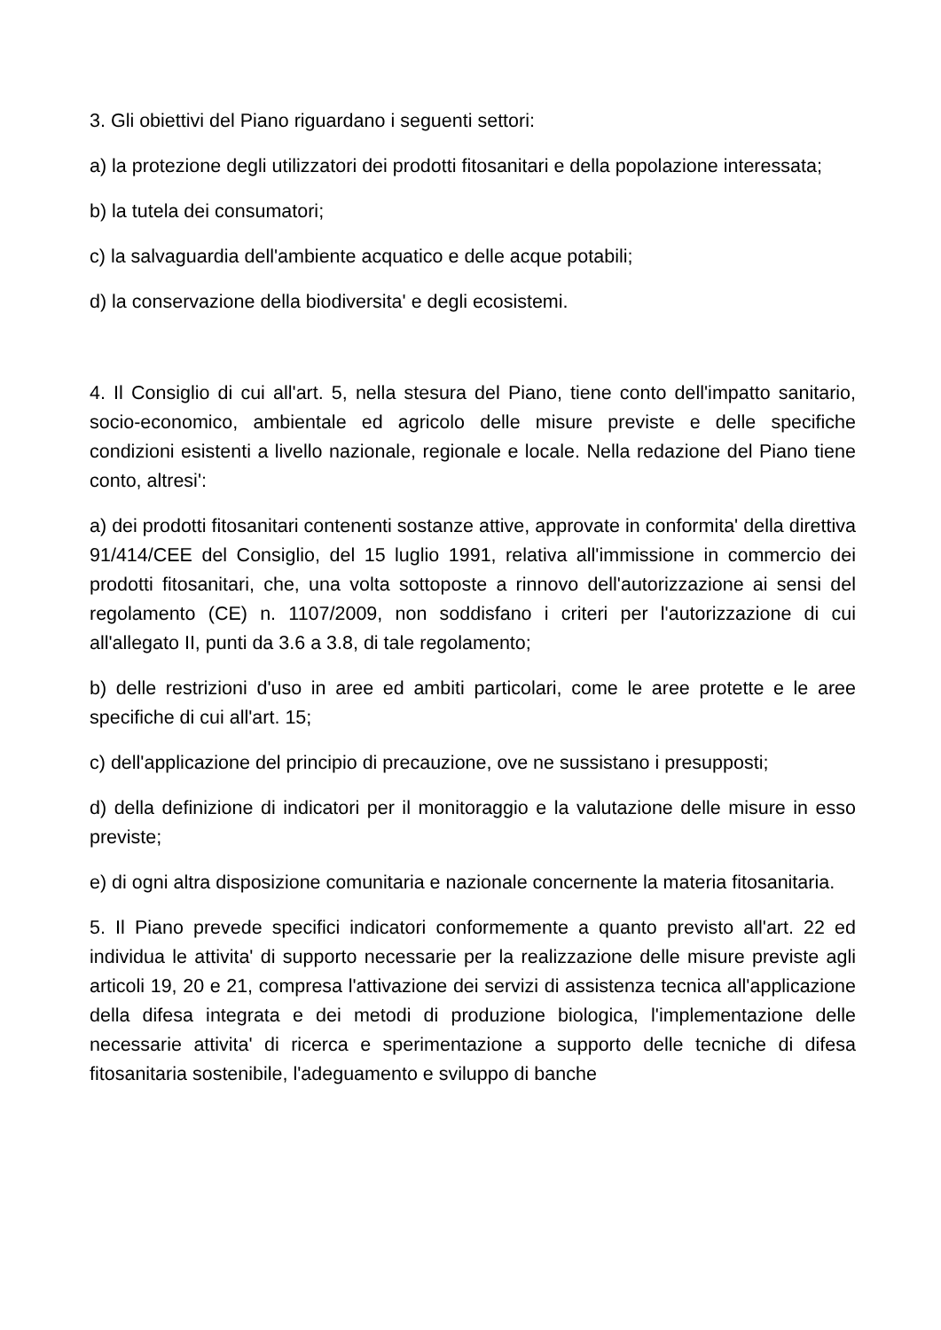3. Gli obiettivi del Piano riguardano i seguenti settori:
a) la protezione degli utilizzatori dei prodotti fitosanitari e della popolazione interessata;
b) la tutela dei consumatori;
c) la salvaguardia dell'ambiente acquatico e delle acque potabili;
d) la conservazione della biodiversita' e degli ecosistemi.
4. Il Consiglio di cui all'art. 5, nella stesura del Piano, tiene conto dell'impatto sanitario, socio-economico, ambientale ed agricolo delle misure previste e delle specifiche condizioni esistenti a livello nazionale, regionale e locale. Nella redazione del Piano tiene conto, altresi':
a) dei prodotti fitosanitari contenenti sostanze attive, approvate in conformita' della direttiva 91/414/CEE del Consiglio, del 15 luglio 1991, relativa all'immissione in commercio dei prodotti fitosanitari, che, una volta sottoposte a rinnovo dell'autorizzazione ai sensi del regolamento (CE) n. 1107/2009, non soddisfano i criteri per l'autorizzazione di cui all'allegato II, punti da 3.6 a 3.8, di tale regolamento;
b) delle restrizioni d'uso in aree ed ambiti particolari, come le aree protette e le aree specifiche di cui all'art. 15;
c) dell'applicazione del principio di precauzione, ove ne sussistano i presupposti;
d) della definizione di indicatori per il monitoraggio e la valutazione delle misure in esso previste;
e) di ogni altra disposizione comunitaria e nazionale concernente la materia fitosanitaria.
5. Il Piano prevede specifici indicatori conformemente a quanto previsto all'art. 22 ed individua le attivita' di supporto necessarie per la realizzazione delle misure previste agli articoli 19, 20 e 21, compresa l'attivazione dei servizi di assistenza tecnica all'applicazione della difesa integrata e dei metodi di produzione biologica, l'implementazione delle necessarie attivita' di ricerca e sperimentazione a supporto delle tecniche di difesa fitosanitaria sostenibile, l'adeguamento e sviluppo di banche